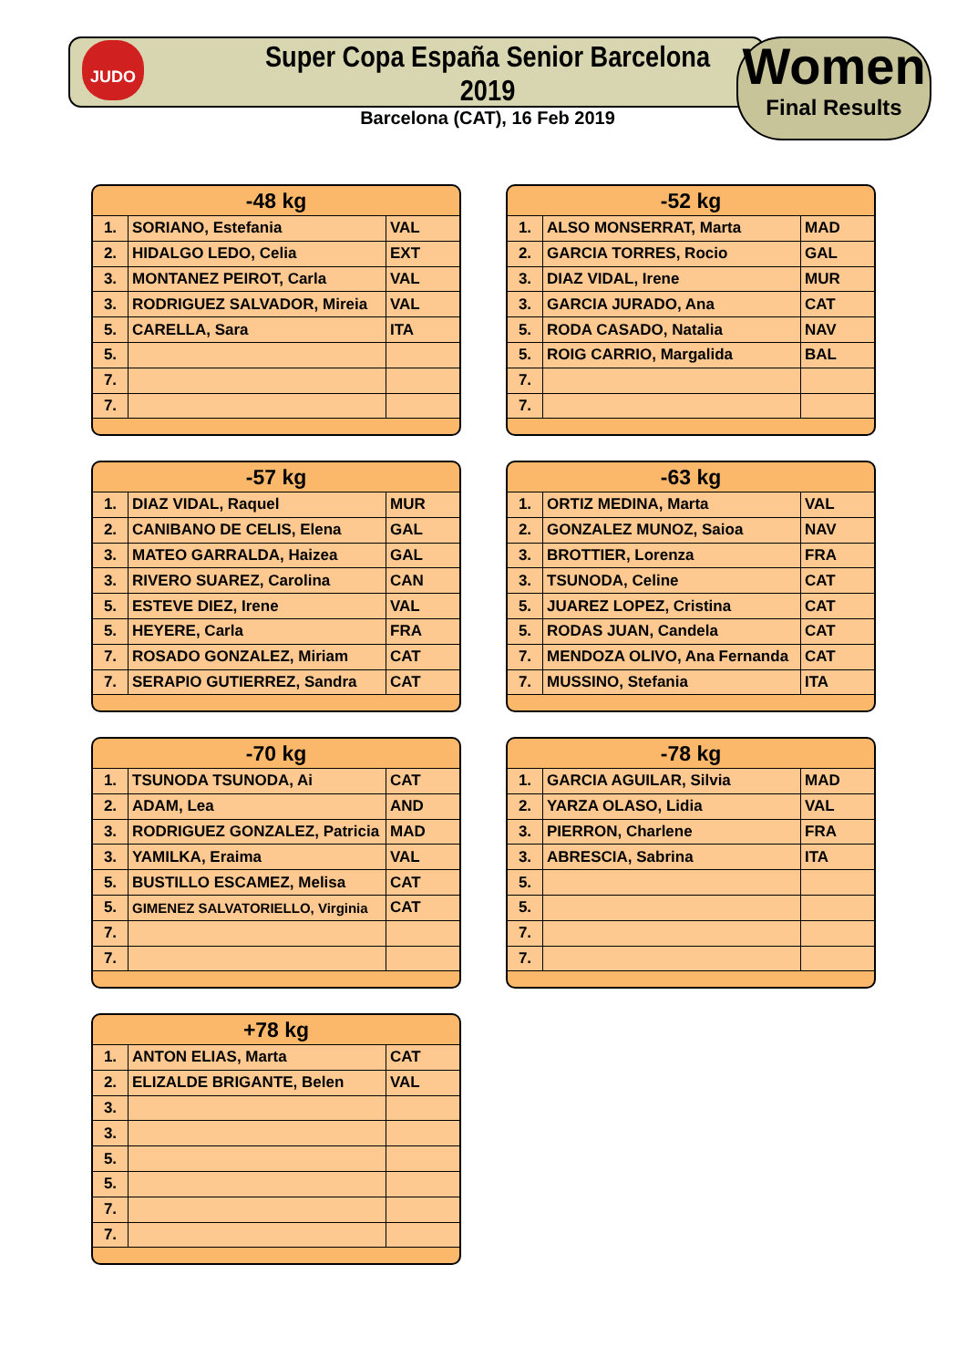JUDO
Super Copa España Senior Barcelona 2019
Barcelona (CAT), 16 Feb 2019
Women
Final Results
| -48 kg | | |
| --- | --- | --- |
| 1. | SORIANO, Estefania | VAL |
| 2. | HIDALGO LEDO, Celia | EXT |
| 3. | MONTANEZ PEIROT, Carla | VAL |
| 3. | RODRIGUEZ SALVADOR, Mireia | VAL |
| 5. | CARELLA, Sara | ITA |
| 5. | | |
| 7. | | |
| 7. | | |
| -52 kg | | |
| --- | --- | --- |
| 1. | ALSO MONSERRAT, Marta | MAD |
| 2. | GARCIA TORRES, Rocio | GAL |
| 3. | DIAZ VIDAL, Irene | MUR |
| 3. | GARCIA JURADO, Ana | CAT |
| 5. | RODA CASADO, Natalia | NAV |
| 5. | ROIG CARRIO, Margalida | BAL |
| 7. | | |
| 7. | | |
| -57 kg | | |
| --- | --- | --- |
| 1. | DIAZ VIDAL, Raquel | MUR |
| 2. | CANIBANO DE CELIS, Elena | GAL |
| 3. | MATEO GARRALDA, Haizea | GAL |
| 3. | RIVERO SUAREZ, Carolina | CAN |
| 5. | ESTEVE DIEZ, Irene | VAL |
| 5. | HEYERE, Carla | FRA |
| 7. | ROSADO GONZALEZ, Miriam | CAT |
| 7. | SERAPIO GUTIERREZ, Sandra | CAT |
| -63 kg | | |
| --- | --- | --- |
| 1. | ORTIZ MEDINA, Marta | VAL |
| 2. | GONZALEZ MUNOZ, Saioa | NAV |
| 3. | BROTTIER, Lorenza | FRA |
| 3. | TSUNODA, Celine | CAT |
| 5. | JUAREZ LOPEZ, Cristina | CAT |
| 5. | RODAS JUAN, Candela | CAT |
| 7. | MENDOZA OLIVO, Ana Fernanda | CAT |
| 7. | MUSSINO, Stefania | ITA |
| -70 kg | | |
| --- | --- | --- |
| 1. | TSUNODA TSUNODA, Ai | CAT |
| 2. | ADAM, Lea | AND |
| 3. | RODRIGUEZ GONZALEZ, Patricia | MAD |
| 3. | YAMILKA, Eraima | VAL |
| 5. | BUSTILLO ESCAMEZ, Melisa | CAT |
| 5. | GIMENEZ SALVATORIELLO, Virginia | CAT |
| 7. | | |
| 7. | | |
| -78 kg | | |
| --- | --- | --- |
| 1. | GARCIA AGUILAR, Silvia | MAD |
| 2. | YARZA OLASO, Lidia | VAL |
| 3. | PIERRON, Charlene | FRA |
| 3. | ABRESCIA, Sabrina | ITA |
| 5. | | |
| 5. | | |
| 7. | | |
| 7. | | |
| +78 kg | | |
| --- | --- | --- |
| 1. | ANTON ELIAS, Marta | CAT |
| 2. | ELIZALDE BRIGANTE, Belen | VAL |
| 3. | | |
| 3. | | |
| 5. | | |
| 5. | | |
| 7. | | |
| 7. | | |